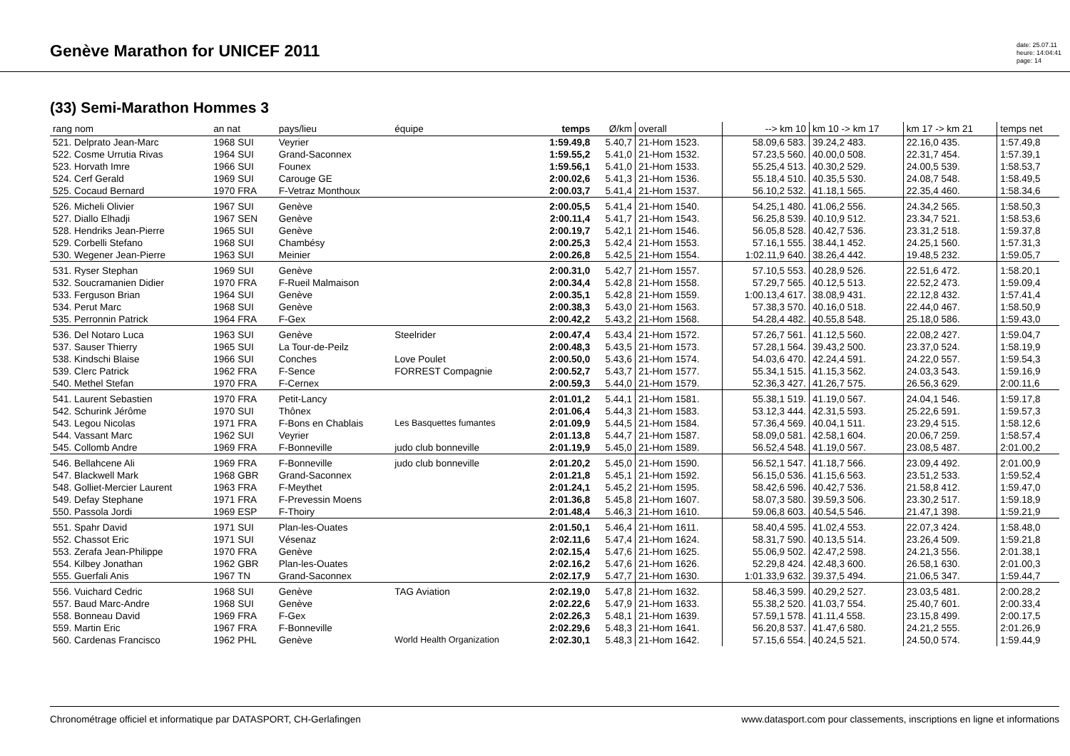Genève Marathon for UNICEF 2011
date: 25.07.11
heure: 14:04:41
page: 14
(33) Semi-Marathon Hommes 3
| rang nom | an nat | pays/lieu | équipe | temps | Ø/km | overall | --> km 10 | km 10 -> km 17 | km 17 -> km 21 | temps net |
| --- | --- | --- | --- | --- | --- | --- | --- | --- | --- | --- |
| 521. Delprato Jean-Marc | 1968 SUI | Veyrier | | 1:59.49,8 | 5.40,7 | 21-Hom 1523. | 58.09,6 583. | 39.24,2 483. | 22.16,0 435. | 1:57.49,8 |
| 522. Cosme Urrutia Rivas | 1964 SUI | Grand-Saconnex | | 1:59.55,2 | 5.41,0 | 21-Hom 1532. | 57.23,5 560. | 40.00,0 508. | 22.31,7 454. | 1:57.39,1 |
| 523. Horvath Imre | 1966 SUI | Founex | | 1:59.56,1 | 5.41,0 | 21-Hom 1533. | 55.25,4 513. | 40.30,2 529. | 24.00,5 539. | 1:58.53,7 |
| 524. Cerf Gerald | 1969 SUI | Carouge GE | | 2:00.02,6 | 5.41,3 | 21-Hom 1536. | 55.18,4 510. | 40.35,5 530. | 24.08,7 548. | 1:58.49,5 |
| 525. Cocaud Bernard | 1970 FRA | F-Vetraz Monthoux | | 2:00.03,7 | 5.41,4 | 21-Hom 1537. | 56.10,2 532. | 41.18,1 565. | 22.35,4 460. | 1:58.34,6 |
| 526. Micheli Olivier | 1967 SUI | Genève | | 2:00.05,5 | 5.41,4 | 21-Hom 1540. | 54.25,1 480. | 41.06,2 556. | 24.34,2 565. | 1:58.50,3 |
| 527. Diallo Elhadji | 1967 SEN | Genève | | 2:00.11,4 | 5.41,7 | 21-Hom 1543. | 56.25,8 539. | 40.10,9 512. | 23.34,7 521. | 1:58.53,6 |
| 528. Hendriks Jean-Pierre | 1965 SUI | Genève | | 2:00.19,7 | 5.42,1 | 21-Hom 1546. | 56.05,8 528. | 40.42,7 536. | 23.31,2 518. | 1:59.37,8 |
| 529. Corbelli Stefano | 1968 SUI | Chambésy | | 2:00.25,3 | 5.42,4 | 21-Hom 1553. | 57.16,1 555. | 38.44,1 452. | 24.25,1 560. | 1:57.31,3 |
| 530. Wegener Jean-Pierre | 1963 SUI | Meinier | | 2:00.26,8 | 5.42,5 | 21-Hom 1554. | 1:02.11,9 640. | 38.26,4 442. | 19.48,5 232. | 1:59.05,7 |
| 531. Ryser Stephan | 1969 SUI | Genève | | 2:00.31,0 | 5.42,7 | 21-Hom 1557. | 57.10,5 553. | 40.28,9 526. | 22.51,6 472. | 1:58.20,1 |
| 532. Soucramanien Didier | 1970 FRA | F-Rueil Malmaison | | 2:00.34,4 | 5.42,8 | 21-Hom 1558. | 57.29,7 565. | 40.12,5 513. | 22.52,2 473. | 1:59.09,4 |
| 533. Ferguson Brian | 1964 SUI | Genève | | 2:00.35,1 | 5.42,8 | 21-Hom 1559. | 1:00.13,4 617. | 38.08,9 431. | 22.12,8 432. | 1:57.41,4 |
| 534. Perut Marc | 1968 SUI | Genève | | 2:00.38,3 | 5.43,0 | 21-Hom 1563. | 57.38,3 570. | 40.16,0 518. | 22.44,0 467. | 1:58.50,9 |
| 535. Perronnin Patrick | 1964 FRA | F-Gex | | 2:00.42,2 | 5.43,2 | 21-Hom 1568. | 54.28,4 482. | 40.55,8 548. | 25.18,0 586. | 1:59.43,0 |
| 536. Del Notaro Luca | 1963 SUI | Genève | Steelrider | 2:00.47,4 | 5.43,4 | 21-Hom 1572. | 57.26,7 561. | 41.12,5 560. | 22.08,2 427. | 1:59.04,7 |
| 537. Sauser Thierry | 1965 SUI | La Tour-de-Peilz | | 2:00.48,3 | 5.43,5 | 21-Hom 1573. | 57.28,1 564. | 39.43,2 500. | 23.37,0 524. | 1:58.19,9 |
| 538. Kindschi Blaise | 1966 SUI | Conches | Love Poulet | 2:00.50,0 | 5.43,6 | 21-Hom 1574. | 54.03,6 470. | 42.24,4 591. | 24.22,0 557. | 1:59.54,3 |
| 539. Clerc Patrick | 1962 FRA | F-Sence | FORREST Compagnie | 2:00.52,7 | 5.43,7 | 21-Hom 1577. | 55.34,1 515. | 41.15,3 562. | 24.03,3 543. | 1:59.16,9 |
| 540. Methel Stefan | 1970 FRA | F-Cernex | | 2:00.59,3 | 5.44,0 | 21-Hom 1579. | 52.36,3 427. | 41.26,7 575. | 26.56,3 629. | 2:00.11,6 |
| 541. Laurent Sebastien | 1970 FRA | Petit-Lancy | | 2:01.01,2 | 5.44,1 | 21-Hom 1581. | 55.38,1 519. | 41.19,0 567. | 24.04,1 546. | 1:59.17,8 |
| 542. Schurink Jérôme | 1970 SUI | Thônex | | 2:01.06,4 | 5.44,3 | 21-Hom 1583. | 53.12,3 444. | 42.31,5 593. | 25.22,6 591. | 1:59.57,3 |
| 543. Legou Nicolas | 1971 FRA | F-Bons en Chablais | Les Basquettes fumantes | 2:01.09,9 | 5.44,5 | 21-Hom 1584. | 57.36,4 569. | 40.04,1 511. | 23.29,4 515. | 1:58.12,6 |
| 544. Vassant Marc | 1962 SUI | Veyrier | | 2:01.13,8 | 5.44,7 | 21-Hom 1587. | 58.09,0 581. | 42.58,1 604. | 20.06,7 259. | 1:58.57,4 |
| 545. Collomb Andre | 1969 FRA | F-Bonneville | judo club bonneville | 2:01.19,9 | 5.45,0 | 21-Hom 1589. | 56.52,4 548. | 41.19,0 567. | 23.08,5 487. | 2:01.00,2 |
| 546. Bellahcene Ali | 1969 FRA | F-Bonneville | judo club bonneville | 2:01.20,2 | 5.45,0 | 21-Hom 1590. | 56.52,1 547. | 41.18,7 566. | 23.09,4 492. | 2:01.00,9 |
| 547. Blackwell Mark | 1968 GBR | Grand-Saconnex | | 2:01.21,8 | 5.45,1 | 21-Hom 1592. | 56.15,0 536. | 41.15,6 563. | 23.51,2 533. | 1:59.52,4 |
| 548. Golliet-Mercier Laurent | 1963 FRA | F-Meythet | | 2:01.24,1 | 5.45,2 | 21-Hom 1595. | 58.42,6 596. | 40.42,7 536. | 21.58,8 412. | 1:59.47,0 |
| 549. Defay Stephane | 1971 FRA | F-Prevessin Moens | | 2:01.36,8 | 5.45,8 | 21-Hom 1607. | 58.07,3 580. | 39.59,3 506. | 23.30,2 517. | 1:59.18,9 |
| 550. Passola Jordi | 1969 ESP | F-Thoiry | | 2:01.48,4 | 5.46,3 | 21-Hom 1610. | 59.06,8 603. | 40.54,5 546. | 21.47,1 398. | 1:59.21,9 |
| 551. Spahr David | 1971 SUI | Plan-les-Ouates | | 2:01.50,1 | 5.46,4 | 21-Hom 1611. | 58.40,4 595. | 41.02,4 553. | 22.07,3 424. | 1:58.48,0 |
| 552. Chassot Eric | 1971 SUI | Vésenaz | | 2:02.11,6 | 5.47,4 | 21-Hom 1624. | 58.31,7 590. | 40.13,5 514. | 23.26,4 509. | 1:59.21,8 |
| 553. Zerafa Jean-Philippe | 1970 FRA | Genève | | 2:02.15,4 | 5.47,6 | 21-Hom 1625. | 55.06,9 502. | 42.47,2 598. | 24.21,3 556. | 2:01.38,1 |
| 554. Kilbey Jonathan | 1962 GBR | Plan-les-Ouates | | 2:02.16,2 | 5.47,6 | 21-Hom 1626. | 52.29,8 424. | 42.48,3 600. | 26.58,1 630. | 2:01.00,3 |
| 555. Guerfali Anis | 1967 TN | Grand-Saconnex | | 2:02.17,9 | 5.47,7 | 21-Hom 1630. | 1:01.33,9 632. | 39.37,5 494. | 21.06,5 347. | 1:59.44,7 |
| 556. Vuichard Cedric | 1968 SUI | Genève | TAG Aviation | 2:02.19,0 | 5.47,8 | 21-Hom 1632. | 58.46,3 599. | 40.29,2 527. | 23.03,5 481. | 2:00.28,2 |
| 557. Baud Marc-Andre | 1968 SUI | Genève | | 2:02.22,6 | 5.47,9 | 21-Hom 1633. | 55.38,2 520. | 41.03,7 554. | 25.40,7 601. | 2:00.33,4 |
| 558. Bonneau David | 1969 FRA | F-Gex | | 2:02.26,3 | 5.48,1 | 21-Hom 1639. | 57.59,1 578. | 41.11,4 558. | 23.15,8 499. | 2:00.17,5 |
| 559. Martin Eric | 1967 FRA | F-Bonneville | | 2:02.29,6 | 5.48,3 | 21-Hom 1641. | 56.20,8 537. | 41.47,6 580. | 24.21,2 555. | 2:01.26,9 |
| 560. Cardenas Francisco | 1962 PHL | Genève | World Health Organization | 2:02.30,1 | 5.48,3 | 21-Hom 1642. | 57.15,6 554. | 40.24,5 521. | 24.50,0 574. | 1:59.44,9 |
Chronométrage officiel et informatique par DATASPORT, CH-Gerlafingen www.datasport.com pour classements, inscriptions en ligne et informations